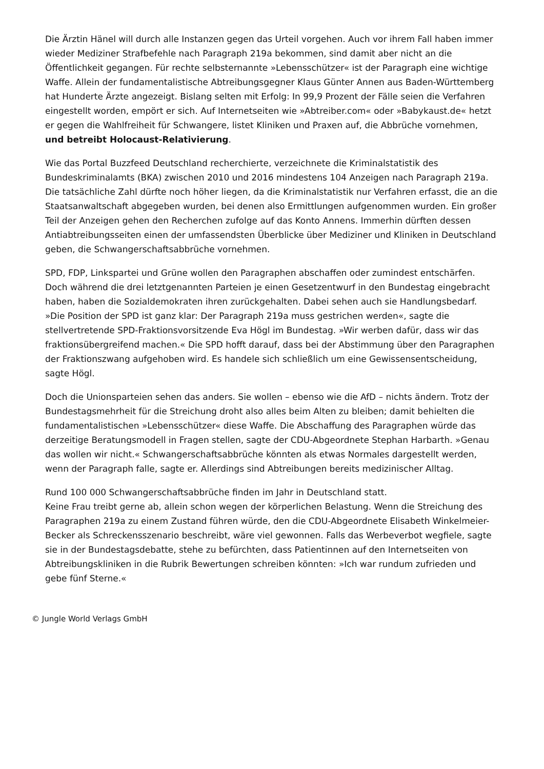Die Ärztin Hänel will durch alle Instanzen gegen das Urteil vorgehen. Auch vor ihrem Fall haben immer wieder Mediziner Strafbefehle nach Paragraph 219a bekommen, sind damit aber nicht an die Öffentlichkeit gegangen. Für rechte selbsternannte »Lebensschützer« ist der Paragraph eine wichtige Waffe. Allein der fundamentalistische Abtreibungsgegner Klaus Günter Annen aus Baden-Württemberg hat Hunderte Ärzte angezeigt. Bislang selten mit Erfolg: In 99,9 Prozent der Fälle seien die Verfahren eingestellt worden, empört er sich. Auf Internetseiten wie »Abtreiber.com« oder »Babykaust.de« hetzt er gegen die Wahlfreiheit für Schwangere, listet Kliniken und Praxen auf, die Abbrüche vornehmen, und betreibt Holocaust-Relativierung.
Wie das Portal Buzzfeed Deutschland recherchierte, verzeichnete die Kriminalstatistik des Bundeskriminalamts (BKA) zwischen 2010 und 2016 mindestens 104 Anzeigen nach Paragraph 219a. Die tatsächliche Zahl dürfte noch höher liegen, da die Kriminalstatistik nur Verfahren erfasst, die an die Staatsanwaltschaft abgegeben wurden, bei denen also Ermittlungen aufgenommen wurden. Ein großer Teil der Anzeigen gehen den Recherchen zufolge auf das Konto Annens. Immerhin dürften dessen Antiabtreibungsseiten einen der umfassendsten Überblicke über Mediziner und Kliniken in Deutschland geben, die Schwangerschaftsabbrüche vornehmen.
SPD, FDP, Linkspartei und Grüne wollen den Paragraphen abschaffen oder zumindest entschärfen. Doch während die drei letztgenannten Parteien je einen Gesetzentwurf in den Bundestag eingebracht haben, haben die Sozialdemokraten ihren zurückgehalten. Dabei sehen auch sie Handlungsbedarf. »Die Position der SPD ist ganz klar: Der Paragraph 219a muss gestrichen werden«, sagte die stellvertretende SPD-Fraktionsvorsitzende Eva Högl im Bundestag. »Wir werben dafür, dass wir das fraktionsübergreifend machen.« Die SPD hofft darauf, dass bei der Abstimmung über den Paragraphen der Fraktionszwang aufgehoben wird. Es handele sich schließlich um eine Gewissensentscheidung, sagte Högl.
Doch die Unionsparteien sehen das anders. Sie wollen – ebenso wie die AfD – nichts ändern. Trotz der Bundestagsmehrheit für die Streichung droht also alles beim Alten zu bleiben; damit behielten die fundamentalistischen »Lebensschützer« diese Waffe. Die Abschaffung des Paragraphen würde das derzeitige Beratungsmodell in Fragen stellen, sagte der CDU-Abgeordnete Stephan Harbarth. »Genau das wollen wir nicht.« Schwangerschaftsabbrüche könnten als etwas Normales dargestellt werden, wenn der Paragraph falle, sagte er. Allerdings sind Abtreibungen bereits medizinischer Alltag.
Rund 100 000 Schwangerschaftsabbrüche finden im Jahr in Deutschland statt.
Keine Frau treibt gerne ab, allein schon wegen der körperlichen Belastung. Wenn die Streichung des Paragraphen 219a zu einem Zustand führen würde, den die CDU-Abgeordnete Elisabeth Winkelmeier-Becker als Schreckensszenario beschreibt, wäre viel gewonnen. Falls das Werbeverbot wegfiele, sagte sie in der Bundestagsdebatte, stehe zu befürchten, dass Patientinnen auf den Internetseiten von Abtreibungskliniken in die Rubrik Bewertungen schreiben könnten: »Ich war rundum zufrieden und gebe fünf Sterne.«
© Jungle World Verlags GmbH